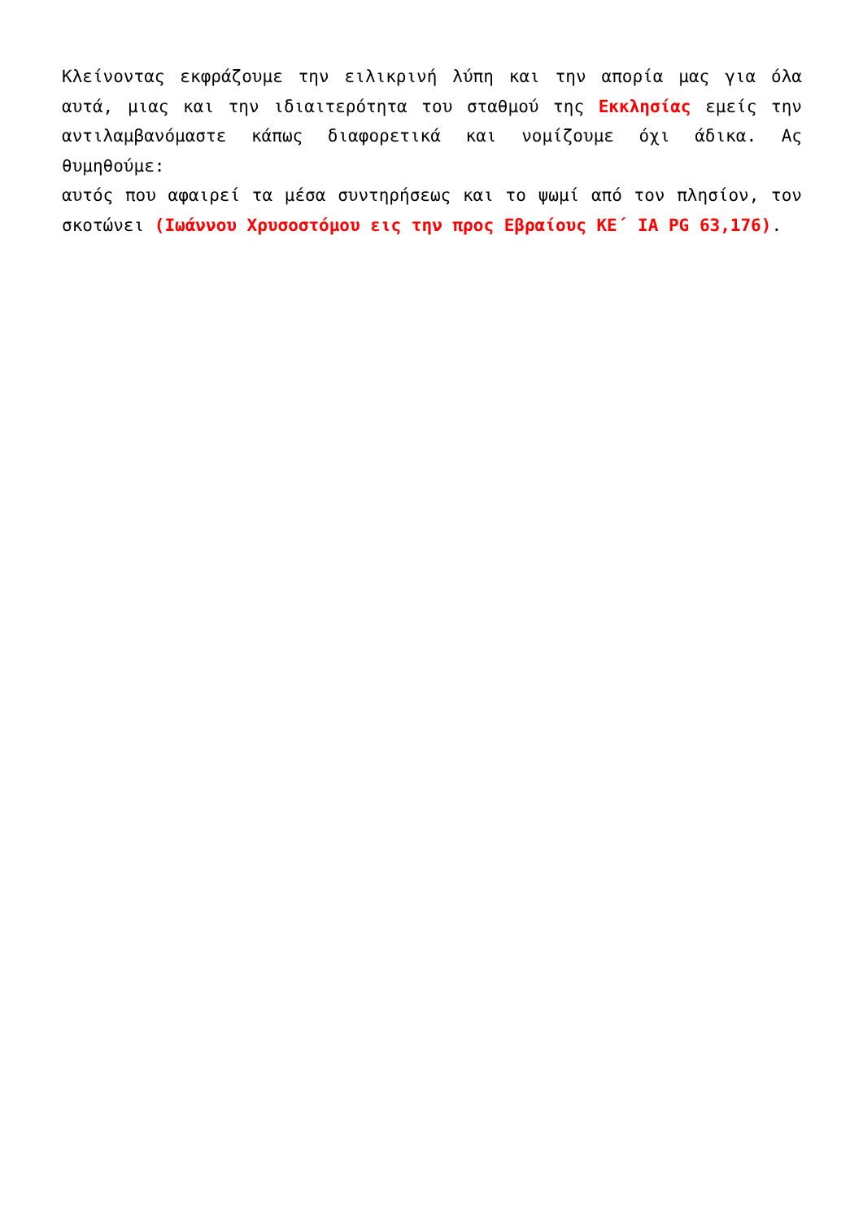Κλείνοντας εκφράζουμε την ειλικρινή λύπη και την απορία μας για όλα αυτά, μιας και την ιδιαιτερότητα του σταθμού της Εκκλησίας εμείς την αντιλαμβανόμαστε κάπως διαφορετικά και νομίζουμε όχι άδικα. Ας θυμηθούμε:
αυτός που αφαιρεί τα μέσα συντηρήσεως και το ψωμί από τον πλησίον, τον σκοτώνει (Ιωάννου Χρυσοστόμου εις την προς Εβραίους ΚΕ΄ ΙΑ PG 63,176).